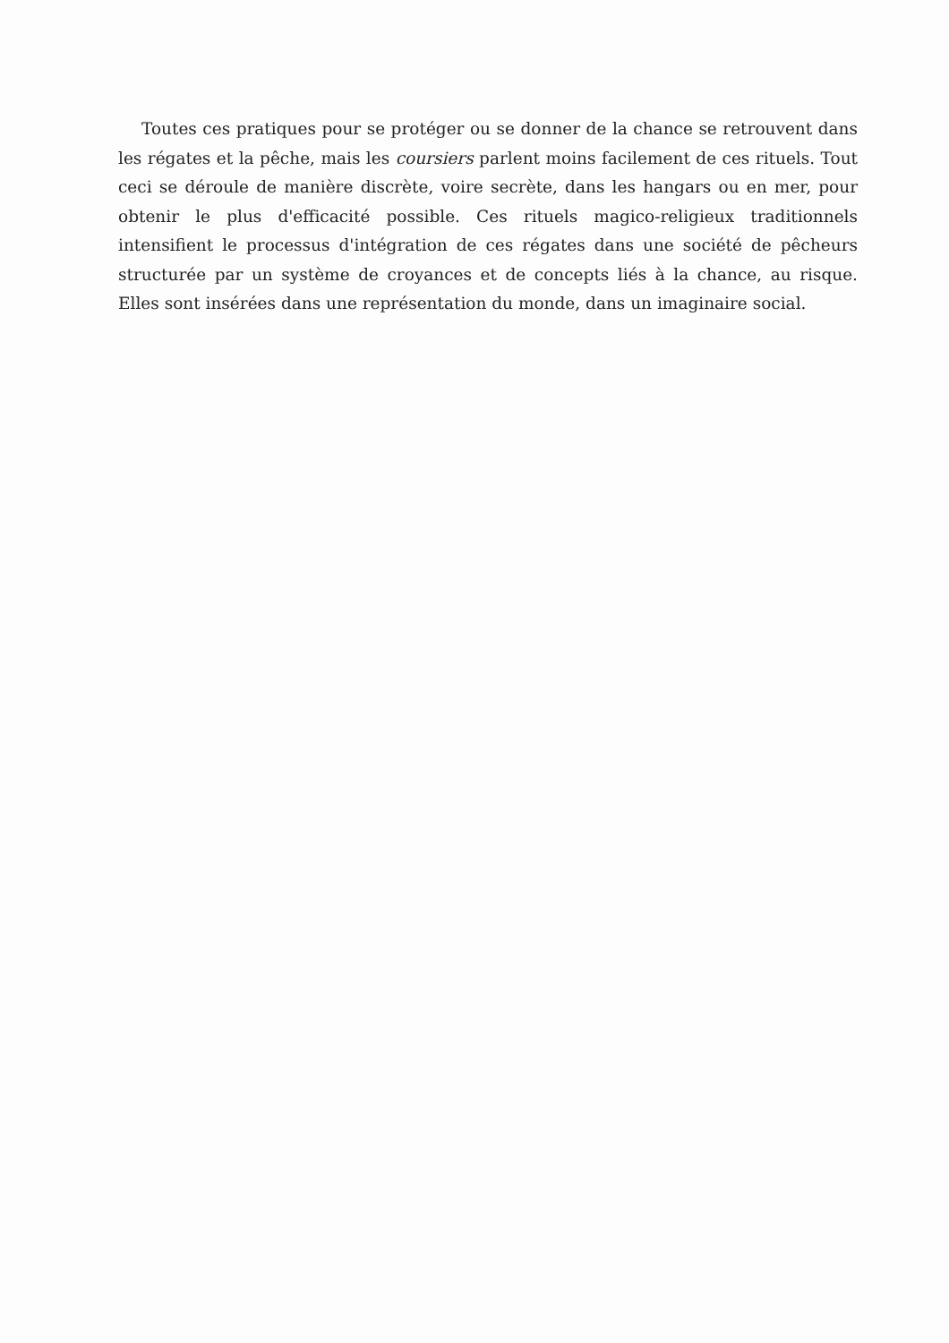Toutes ces pratiques pour se protéger ou se donner de la chance se retrouvent dans les régates et la pêche, mais les coursiers parlent moins facilement de ces rituels. Tout ceci se déroule de manière discrète, voire secrète, dans les hangars ou en mer, pour obtenir le plus d'efficacité possible. Ces rituels magico-religieux traditionnels intensifient le processus d'intégration de ces régates dans une société de pêcheurs structurée par un système de croyances et de concepts liés à la chance, au risque. Elles sont insérées dans une représentation du monde, dans un imaginaire social.